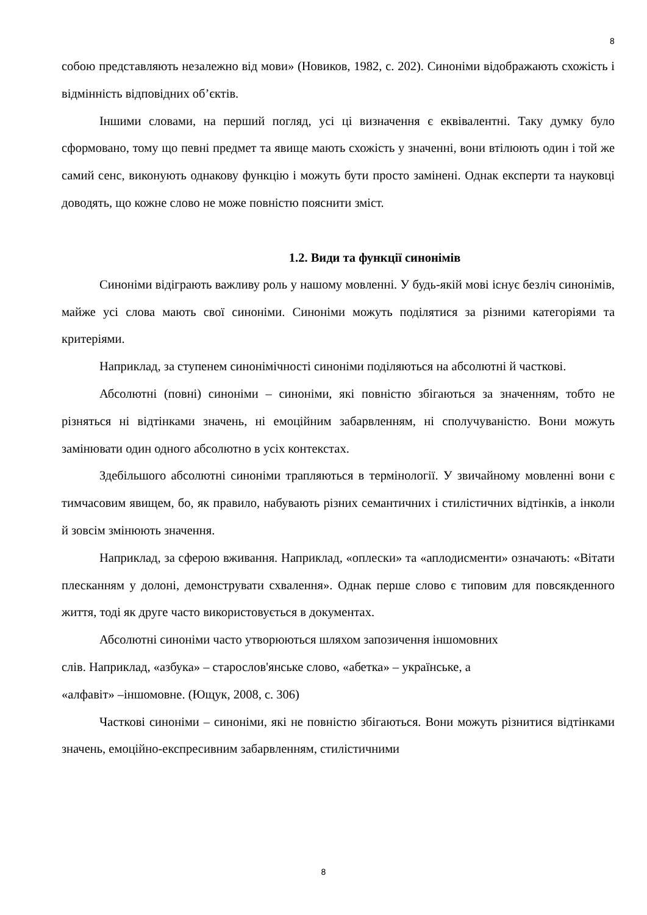8
собою представляють незалежно від мови» (Новиков, 1982, с. 202). Синоніми відображають схожість і відмінність відповідних об’єктів.
Іншими словами, на перший погляд, усі ці визначення є еквівалентні. Таку думку було сформовано, тому що певні предмет та явище мають схожість у значенні, вони втілюють один і той же самий сенс, виконують однакову функцію і можуть бути просто замінені. Однак експерти та науковці доводять, що кожне слово не може повністю пояснити зміст.
1.2. Види та функції синонімів
Синоніми відіграють важливу роль у нашому мовленні. У будь-якій мові існує безліч синонімів, майже усі слова мають свої синоніми. Синоніми можуть поділятися за різними категоріями та критеріями.
Наприклад, за ступенем синонімічності синоніми поділяються на абсолютні й часткові.
Абсолютні (повні) синоніми – синоніми, які повністю збігаються за значенням, тобто не різняться ні відтінками значень, ні емоційним забарвленням, ні сполучуваністю. Вони можуть замінювати один одного абсолютно в усіх контекстах.
Здебільшого абсолютні синоніми трапляються в термінології. У звичайному мовленні вони є тимчасовим явищем, бо, як правило, набувають різних семантичних і стилістичних відтінків, а інколи й зовсім змінюють значення.
Наприклад, за сферою вживання. Наприклад, «оплески» та «аплодисменти» означають: «Вітати плесканням у долоні, демонструвати схвалення». Однак перше слово є типовим для повсякденного життя, тоді як друге часто використовується в документах.
Абсолютні синоніми часто утворюються шляхом запозичення іншомовних
слів. Наприклад, «азбука» – старослов'янське слово, «абетка» – українське, а
«алфавіт» –іншомовне. (Ющук, 2008, с. 306)
Часткові синоніми – синоніми, які не повністю збігаються. Вони можуть різнитися відтінками значень, емоційно-експресивним забарвленням, стилістичними
8